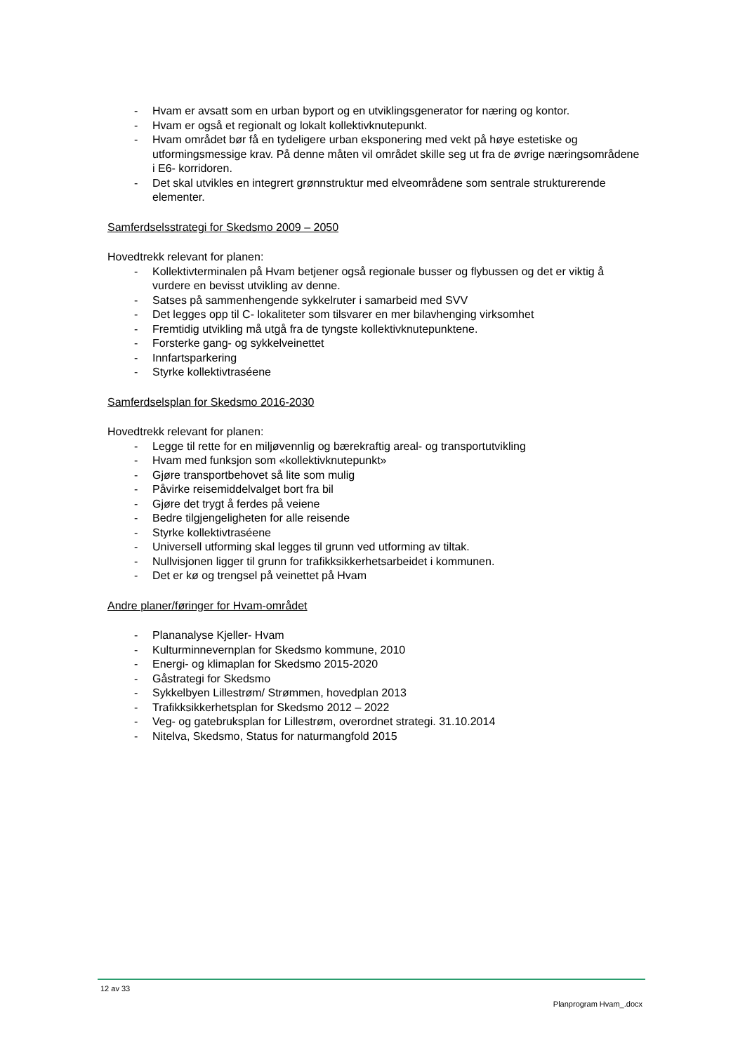- Hvam er avsatt som en urban byport og en utviklingsgenerator for næring og kontor.
- Hvam er også et regionalt og lokalt kollektivknutepunkt.
- Hvam området bør få en tydeligere urban eksponering med vekt på høye estetiske og utformingsmessige krav. På denne måten vil området skille seg ut fra de øvrige næringsområdene i E6- korridoren.
- Det skal utvikles en integrert grønnstruktur med elveområdene som sentrale strukturerende elementer.
Samferdselsstrategi for Skedsmo 2009 – 2050
Hovedtrekk relevant for planen:
- Kollektivterminalen på Hvam betjener også regionale busser og flybussen og det er viktig å vurdere en bevisst utvikling av denne.
- Satses på sammenhengende sykkelruter i samarbeid med SVV
- Det legges opp til C- lokaliteter som tilsvarer en mer bilavhenging virksomhet
- Fremtidig utvikling må utgå fra de tyngste kollektivknutepunktene.
- Forsterke gang- og sykkelveinettet
- Innfartsparkering
- Styrke kollektivtraséene
Samferdselsplan for Skedsmo 2016-2030
Hovedtrekk relevant for planen:
- Legge til rette for en miljøvennlig og bærekraftig areal- og transportutvikling
- Hvam med funksjon som «kollektivknutepunkt»
- Gjøre transportbehovet så lite som mulig
- Påvirke reisemiddelvalget bort fra bil
- Gjøre det trygt å ferdes på veiene
- Bedre tilgjengeligheten for alle reisende
- Styrke kollektivtraséene
- Universell utforming skal legges til grunn ved utforming av tiltak.
- Nullvisjonen ligger til grunn for trafikksikkerhetsarbeidet i kommunen.
- Det er kø og trengsel på veinettet på Hvam
Andre planer/føringer for Hvam-området
- Plananalyse Kjeller- Hvam
- Kulturminnevernplan for Skedsmo kommune, 2010
- Energi- og klimaplan for Skedsmo 2015-2020
- Gåstrategi for Skedsmo
- Sykkelbyen Lillestrøm/ Strømmen, hovedplan 2013
- Trafikksikkerhetsplan for Skedsmo 2012 – 2022
- Veg- og gatebruksplan for Lillestrøm, overordnet strategi. 31.10.2014
- Nitelva, Skedsmo, Status for naturmangfold 2015
12 av 33
Planprogram Hvam_.docx